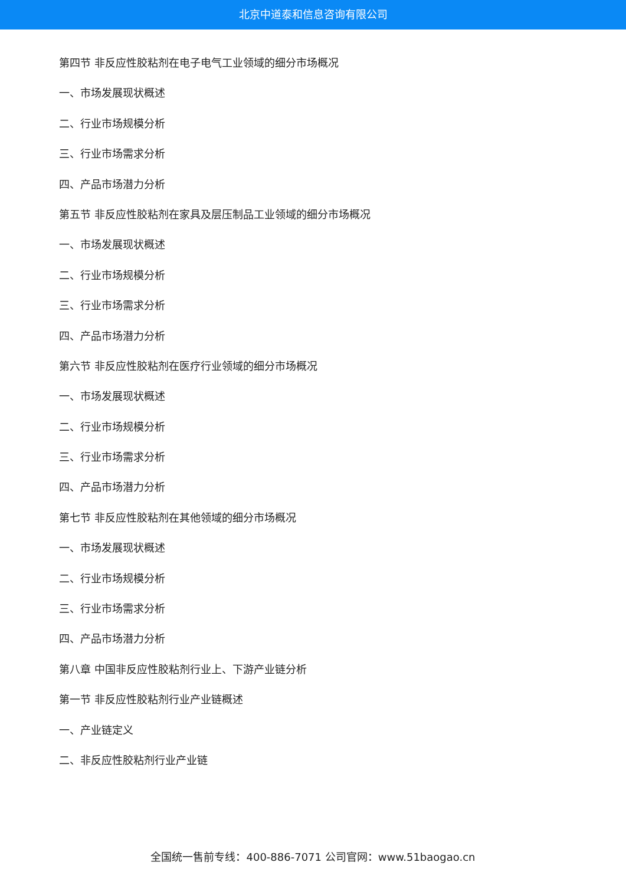北京中道泰和信息咨询有限公司
第四节 非反应性胶粘剂在电子电气工业领域的细分市场概况
一、市场发展现状概述
二、行业市场规模分析
三、行业市场需求分析
四、产品市场潜力分析
第五节 非反应性胶粘剂在家具及层压制品工业领域的细分市场概况
一、市场发展现状概述
二、行业市场规模分析
三、行业市场需求分析
四、产品市场潜力分析
第六节 非反应性胶粘剂在医疗行业领域的细分市场概况
一、市场发展现状概述
二、行业市场规模分析
三、行业市场需求分析
四、产品市场潜力分析
第七节 非反应性胶粘剂在其他领域的细分市场概况
一、市场发展现状概述
二、行业市场规模分析
三、行业市场需求分析
四、产品市场潜力分析
第八章 中国非反应性胶粘剂行业上、下游产业链分析
第一节 非反应性胶粘剂行业产业链概述
一、产业链定义
二、非反应性胶粘剂行业产业链
全国统一售前专线：400-886-7071 公司官网：www.51baogao.cn